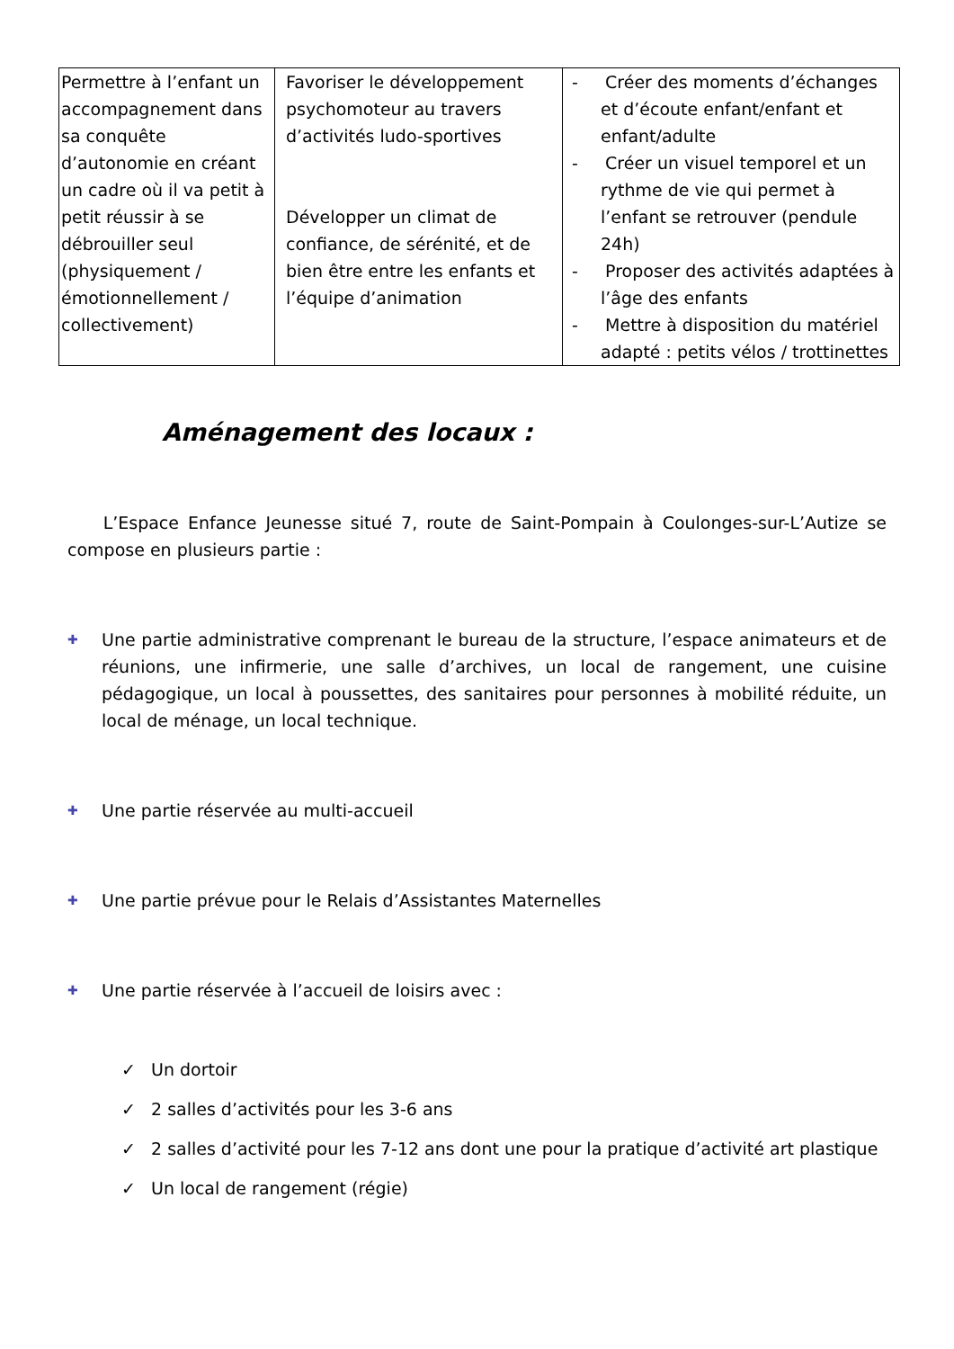| Permettre à l’enfant un accompagnement dans sa conquête d’autonomie en créant un cadre où il va petit à petit réussir à se débrouiller seul (physiquement / émotionnellement / collectivement) | Favoriser le développement psychomoteur au travers d’activités ludo-sportives Développer un climat de confiance, de sérénité, et de bien être entre les enfants et l’équipe d’animation | - Créer des moments d’échanges et d’écoute enfant/enfant et enfant/adulte - Créer un visuel temporel et un rythme de vie qui permet à l’enfant se retrouver (pendule 24h) - Proposer des activités adaptées à l’âge des enfants - Mettre à disposition du matériel adapté : petits vélos / trottinettes |
Aménagement des locaux :
L’Espace Enfance Jeunesse situé 7, route de Saint-Pompain à Coulonges-sur-L’Autize se compose en plusieurs partie :
✚ Une partie administrative comprenant le bureau de la structure, l’espace animateurs et de réunions, une infirmerie, une salle d’archives, un local de rangement, une cuisine pédagogique, un local à poussettes, des sanitaires pour personnes à mobilité réduite, un local de ménage, un local technique.
✚ Une partie réservée au multi-accueil
✚ Une partie prévue pour le Relais d’Assistantes Maternelles
✚ Une partie réservée à l’accueil de loisirs avec :
✓ Un dortoir
✓ 2 salles d’activités pour les 3-6 ans
✓ 2 salles d’activité pour les 7-12 ans dont une pour la pratique d’activité art plastique
✓ Un local de rangement (régie)